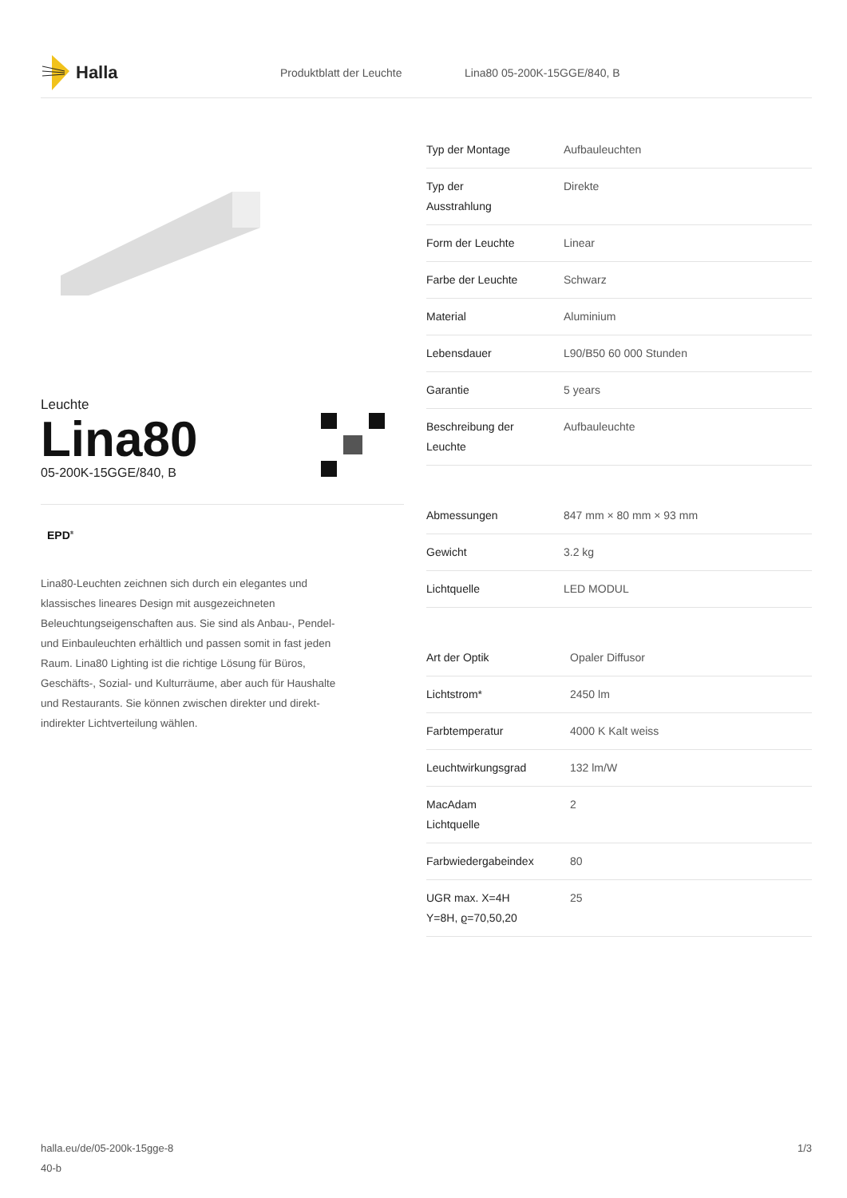Halla
Produktblatt der Leuchte Lina80 05-200K-15GGE/840, B
Leuchte
Lina80
05-200K-15GGE/840, B
EPD<sup>®</sup>
Lina80-Leuchten zeichnen sich durch ein elegantes und klassisches lineares Design mit ausgezeichneten Beleuchtungseigenschaften aus. Sie sind als Anbau-, Pendel- und Einbauleuchten erhältlich und passen somit in fast jeden Raum. Lina80 Lighting ist die richtige Lösung für Büros, Geschäfts-, Sozial- und Kulturräume, aber auch für Haushalte und Restaurants. Sie können zwischen direkter und direkt-indirekter Lichtverteilung wählen.
| Typ der Montage | Aufbauleuchten |
| Typ der Ausstrahlung | Direkte |
| Form der Leuchte | Linear |
| Farbe der Leuchte | Schwarz |
| Material | Aluminium |
| Lebensdauer | L90/B50 60 000 Stunden |
| Garantie | 5 years |
| Beschreibung der Leuchte | Aufbauleuchte |
| Abmessungen | 847 mm × 80 mm × 93 mm |
| Gewicht | 3.2 kg |
| Lichtquelle | LED MODUL |
| Art der Optik | Opaler Diffusor |
| Lichtstrom* | 2450 lm |
| Farbtemperatur | 4000 K Kalt weiss |
| Leuchtwirkungsgrad | 132 lm/W |
| MacAdam Lichtquelle | 2 |
| Farbwiedergabeindex | 80 |
| UGR max. X=4H Y=8H, ϱ=70,50,20 | 25 |
halla.eu/de/05-200k-15gge-8
40-b 1/3